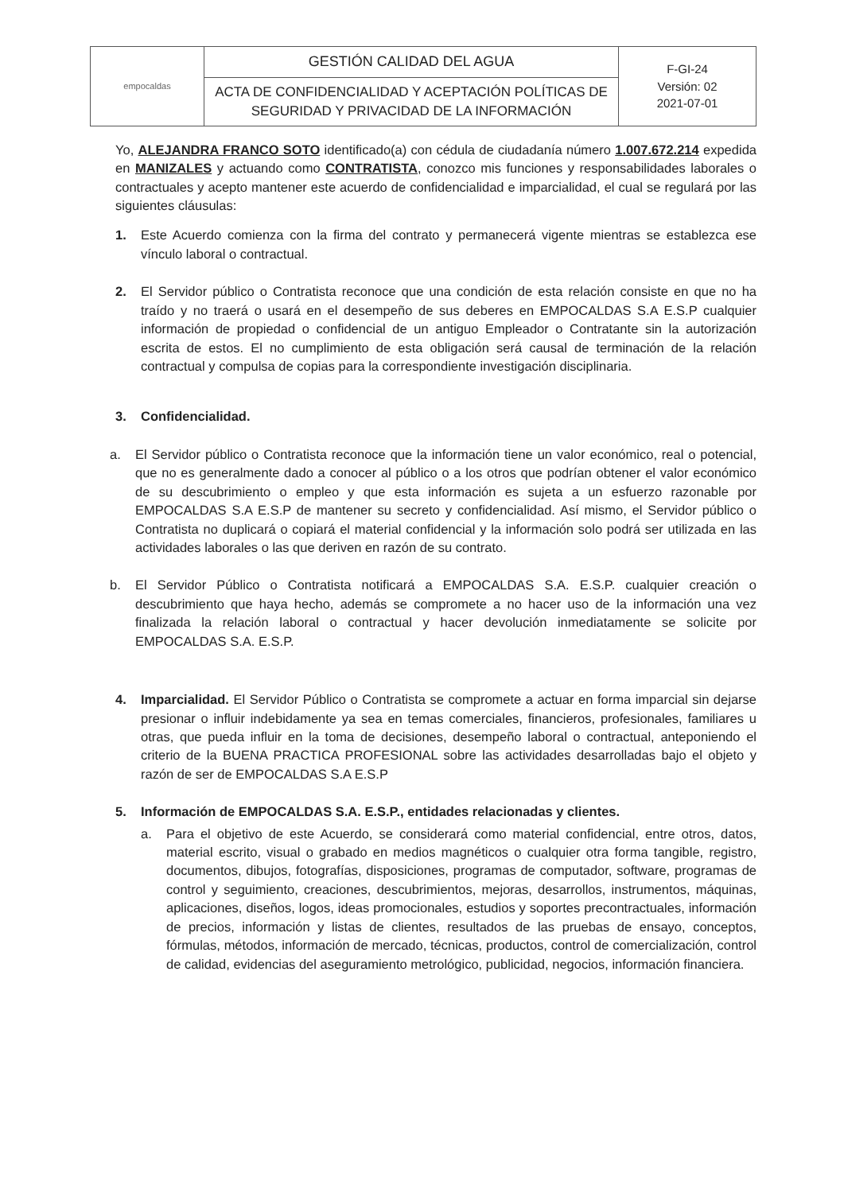| empocaldas | GESTIÓN CALIDAD DEL AGUA | F-GI-24 Versión: 02 2021-07-01 |
| | ACTA DE CONFIDENCIALIDAD Y ACEPTACIÓN POLÍTICAS DE SEGURIDAD Y PRIVACIDAD DE LA INFORMACIÓN | |
Yo, ALEJANDRA FRANCO SOTO identificado(a) con cédula de ciudadanía número 1.007.672.214 expedida en MANIZALES y actuando como CONTRATISTA, conozco mis funciones y responsabilidades laborales o contractuales y acepto mantener este acuerdo de confidencialidad e imparcialidad, el cual se regulará por las siguientes cláusulas:
1. Este Acuerdo comienza con la firma del contrato y permanecerá vigente mientras se establezca ese vínculo laboral o contractual.
2. El Servidor público o Contratista reconoce que una condición de esta relación consiste en que no ha traído y no traerá o usará en el desempeño de sus deberes en EMPOCALDAS S.A E.S.P cualquier información de propiedad o confidencial de un antiguo Empleador o Contratante sin la autorización escrita de estos. El no cumplimiento de esta obligación será causal de terminación de la relación contractual y compulsa de copias para la correspondiente investigación disciplinaria.
3. Confidencialidad.
a. El Servidor público o Contratista reconoce que la información tiene un valor económico, real o potencial, que no es generalmente dado a conocer al público o a los otros que podrían obtener el valor económico de su descubrimiento o empleo y que esta información es sujeta a un esfuerzo razonable por EMPOCALDAS S.A E.S.P de mantener su secreto y confidencialidad. Así mismo, el Servidor público o Contratista no duplicará o copiará el material confidencial y la información solo podrá ser utilizada en las actividades laborales o las que deriven en razón de su contrato.
b. El Servidor Público o Contratista notificará a EMPOCALDAS S.A. E.S.P. cualquier creación o descubrimiento que haya hecho, además se compromete a no hacer uso de la información una vez finalizada la relación laboral o contractual y hacer devolución inmediatamente se solicite por EMPOCALDAS S.A. E.S.P.
4. Imparcialidad. El Servidor Público o Contratista se compromete a actuar en forma imparcial sin dejarse presionar o influir indebidamente ya sea en temas comerciales, financieros, profesionales, familiares u otras, que pueda influir en la toma de decisiones, desempeño laboral o contractual, anteponiendo el criterio de la BUENA PRACTICA PROFESIONAL sobre las actividades desarrolladas bajo el objeto y razón de ser de EMPOCALDAS S.A E.S.P
5. Información de EMPOCALDAS S.A. E.S.P., entidades relacionadas y clientes.
a. Para el objetivo de este Acuerdo, se considerará como material confidencial, entre otros, datos, material escrito, visual o grabado en medios magnéticos o cualquier otra forma tangible, registro, documentos, dibujos, fotografías, disposiciones, programas de computador, software, programas de control y seguimiento, creaciones, descubrimientos, mejoras, desarrollos, instrumentos, máquinas, aplicaciones, diseños, logos, ideas promocionales, estudios y soportes precontractuales, información de precios, información y listas de clientes, resultados de las pruebas de ensayo, conceptos, fórmulas, métodos, información de mercado, técnicas, productos, control de comercialización, control de calidad, evidencias del aseguramiento metrológico, publicidad, negocios, información financiera.